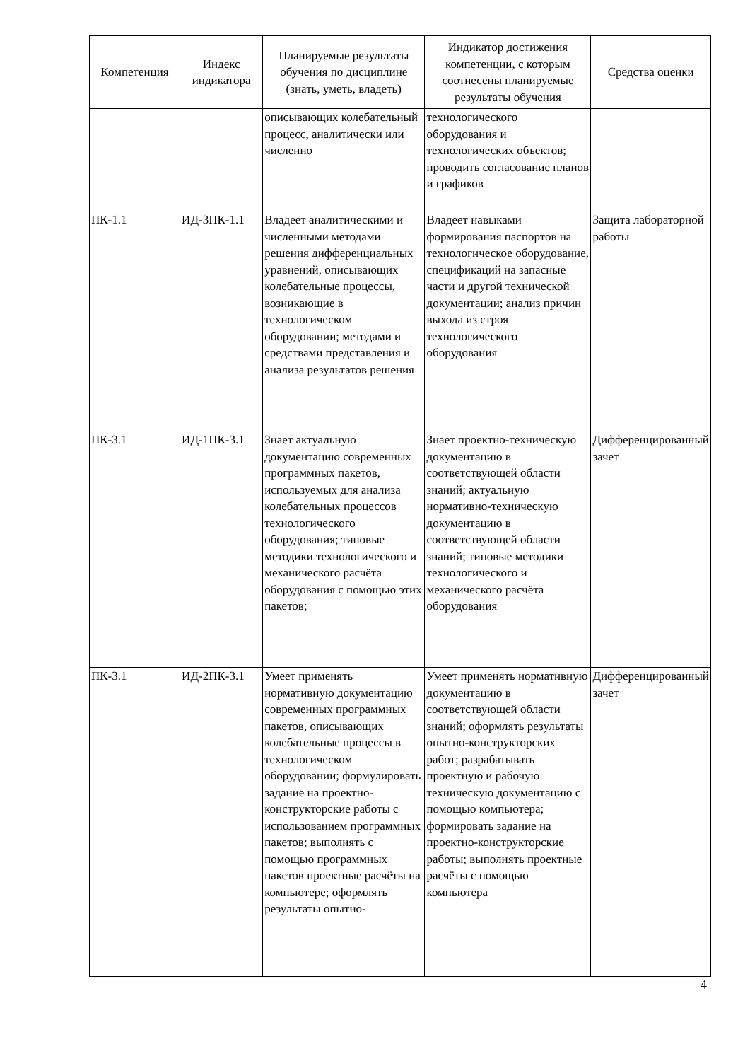| Компетенция | Индекс индикатора | Планируемые результаты обучения по дисциплине (знать, уметь, владеть) | Индикатор достижения компетенции, с которым соотнесены планируемые результаты обучения | Средства оценки |
| --- | --- | --- | --- | --- |
| | | описывающих колебательный процесс, аналитически или численно | технологического оборудования и технологических объектов; проводить согласование планов и графиков | |
| ПК-1.1 | ИД-3ПК-1.1 | Владеет аналитическими и численными методами решения дифференциальных уравнений, описывающих колебательные процессы, возникающие в технологическом оборудовании; методами и средствами представления и анализа результатов решения | Владеет навыками формирования паспортов на технологическое оборудование, спецификаций на запасные части и другой технической документации; анализ причин выхода из строя технологического оборудования | Защита лабораторной работы |
| ПК-3.1 | ИД-1ПК-3.1 | Знает актуальную документацию современных программных пакетов, используемых для анализа колебательных процессов технологического оборудования; типовые методики технологического и механического расчёта оборудования с помощью этих пакетов; | Знает проектно-техническую документацию в соответствующей области знаний; актуальную нормативно-техническую документацию в соответствующей области знаний; типовые методики технологического и механического расчёта оборудования | Дифференцированный зачет |
| ПК-3.1 | ИД-2ПК-3.1 | Умеет применять нормативную документацию современных программных пакетов, описывающих колебательные процессы в технологическом оборудовании; формулировать задание на проектно-конструкторские работы с использованием программных пакетов; выполнять с помощью программных пакетов проектные расчёты на компьютере; оформлять результаты опытно- | Умеет применять нормативную документацию в соответствующей области знаний; оформлять результаты опытно-конструкторских работ; разрабатывать проектную и рабочую техническую документацию с помощью компьютера; формировать задание на проектно-конструкторские работы; выполнять проектные расчёты с помощью компьютера | Дифференцированный зачет |
4